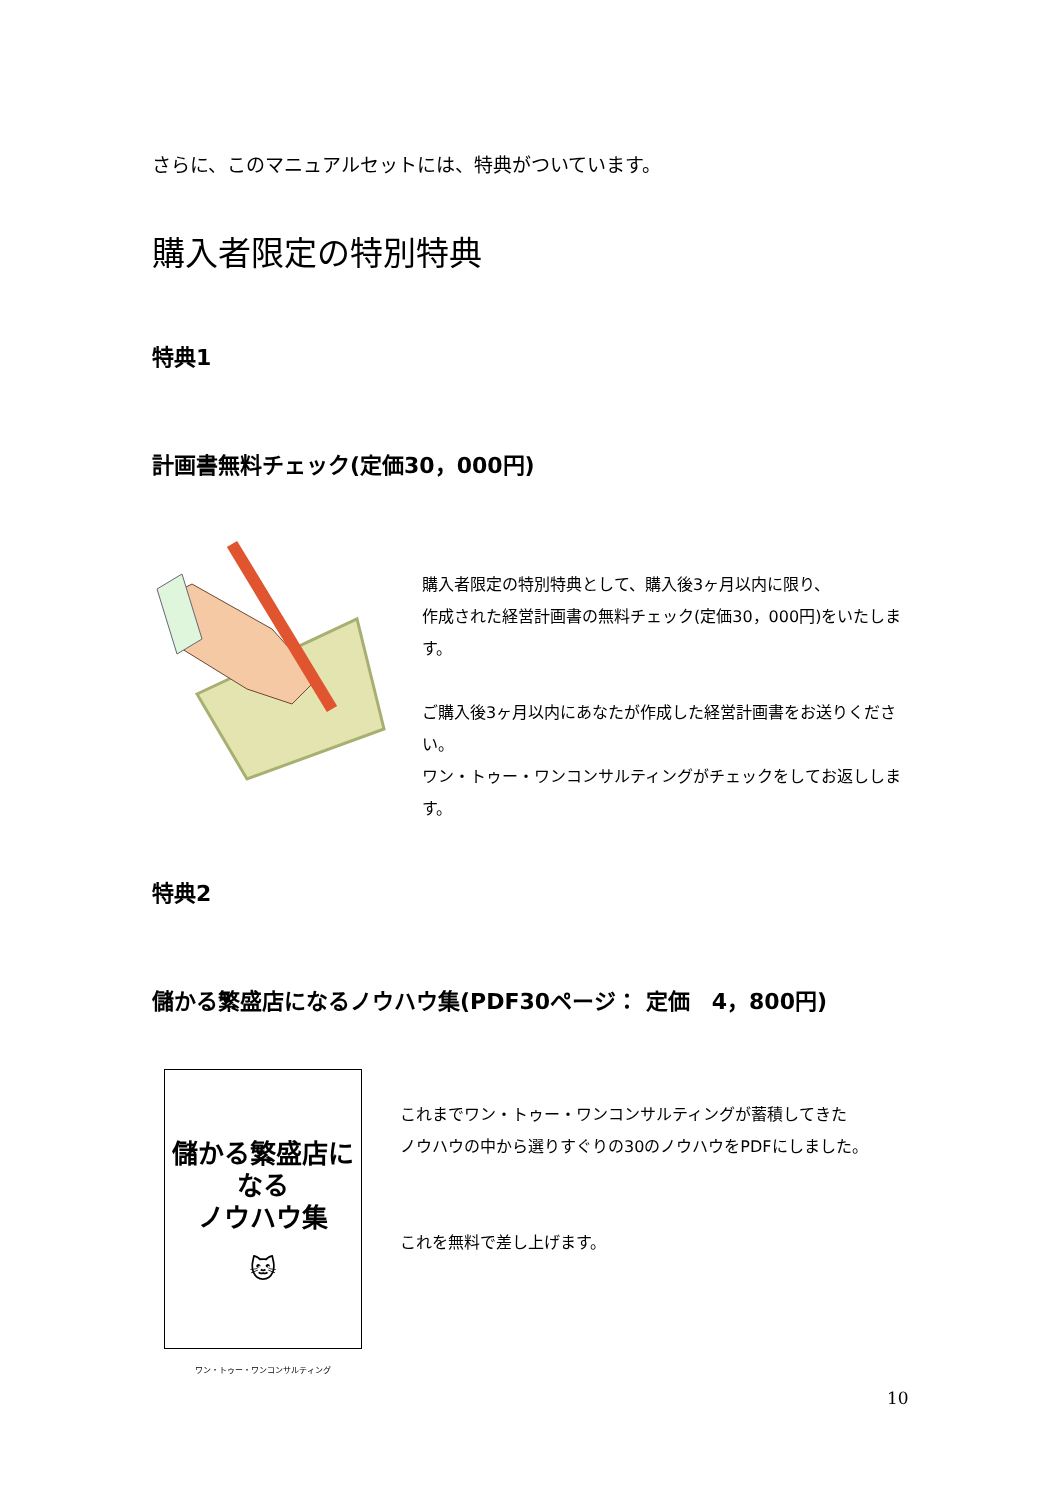さらに、このマニュアルセットには、特典がついています。
購入者限定の特別特典
特典1
計画書無料チェック(定価30，000円)
購入者限定の特別特典として、購入後3ヶ月以内に限り、
作成された経営計画書の無料チェック(定価30，000円)をいたします。
ご購入後3ヶ月以内にあなたが作成した経営計画書をお送りください。
ワン・トゥー・ワンコンサルティングがチェックをしてお返しします。
特典2
儲かる繁盛店になるノウハウ集(PDF30ページ： 定価　4，800円)
儲かる繁盛店になる
ノウハウ集
🐱
ワン・トゥー・ワンコンサルティング
これまでワン・トゥー・ワンコンサルティングが蓄積してきた
ノウハウの中から選りすぐりの30のノウハウをPDFにしました。
これを無料で差し上げます。
10